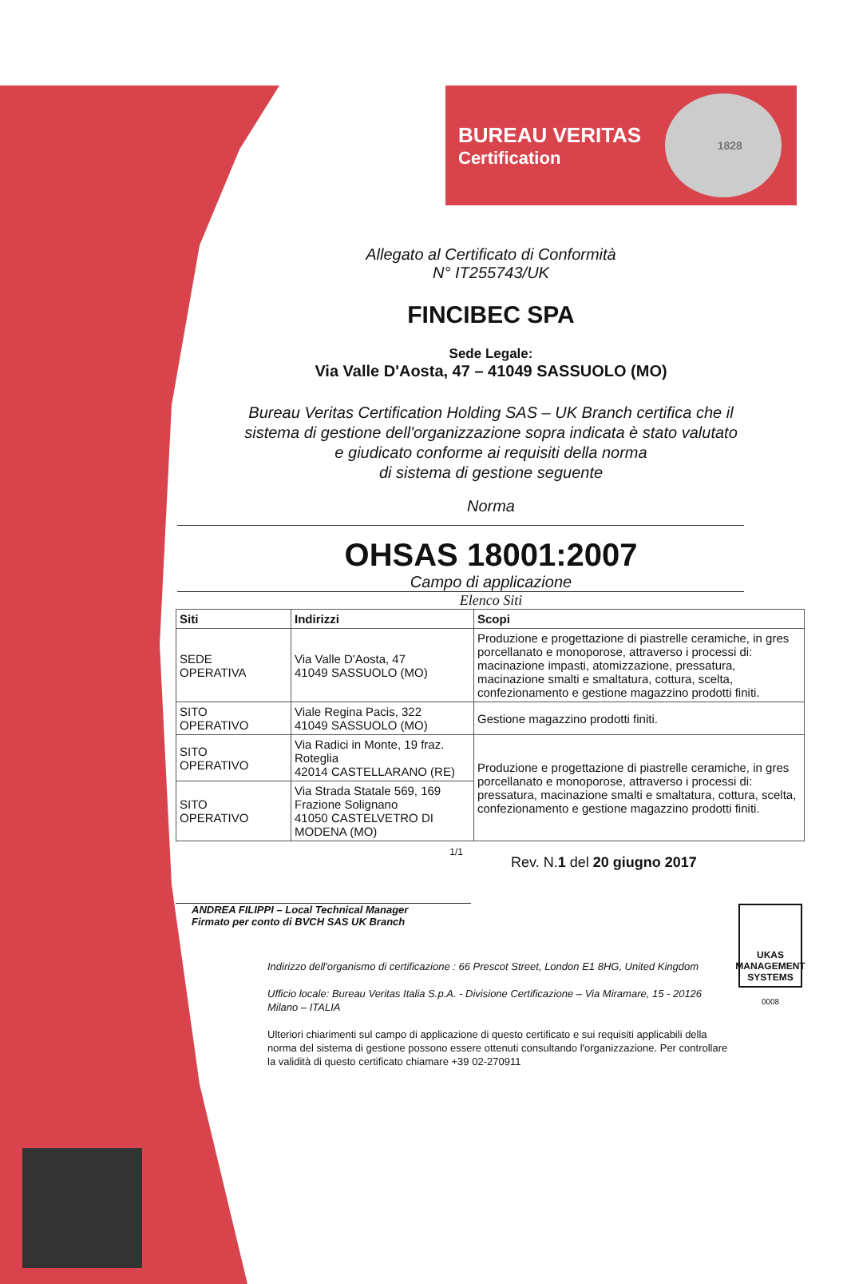BUREAU VERITAS
Certification
1828
Allegato al Certificato di Conformità
N° IT255743/UK
FINCIBEC SPA
Sede Legale:
Via Valle D'Aosta, 47 – 41049 SASSUOLO (MO)
Bureau Veritas Certification Holding SAS – UK Branch certifica che il
sistema di gestione dell'organizzazione sopra indicata è stato valutato
e giudicato conforme ai requisiti della norma
di sistema di gestione seguente
Norma
OHSAS 18001:2007
Campo di applicazione
Elenco Siti
| Siti | Indirizzi | Scopi |
| --- | --- | --- |
| SEDE OPERATIVA | Via Valle D'Aosta, 47 41049 SASSUOLO (MO) | Produzione e progettazione di piastrelle ceramiche, in gres porcellanato e monoporose, attraverso i processi di: macinazione impasti, atomizzazione, pressatura, macinazione smalti e smaltatura, cottura, scelta, confezionamento e gestione magazzino prodotti finiti. |
| SITO OPERATIVO | Viale Regina Pacis, 322 41049 SASSUOLO (MO) | Gestione magazzino prodotti finiti. |
| SITO OPERATIVO | Via Radici in Monte, 19 fraz. Roteglia 42014 CASTELLARANO (RE) | Produzione e progettazione di piastrelle ceramiche, in gres porcellanato e monoporose, attraverso i processi di: pressatura, macinazione smalti e smaltatura, cottura, scelta, confezionamento e gestione magazzino prodotti finiti. |
| SITO OPERATIVO | Via Strada Statale 569, 169 Frazione Solignano 41050 CASTELVETRO DI MODENA (MO) | |
1/1
Rev. N.1 del 20 giugno 2017
ANDREA FILIPPI – Local Technical Manager
Firmato per conto di BVCH SAS UK Branch
Indirizzo dell'organismo di certificazione : 66 Prescot Street, London E1 8HG, United Kingdom
Ufficio locale: Bureau Veritas Italia S.p.A. - Divisione Certificazione – Via Miramare, 15 - 20126 Milano – ITALIA
Ulteriori chiarimenti sul campo di applicazione di questo certificato e sui requisiti applicabili della norma del sistema di gestione possono essere ottenuti consultando l'organizzazione. Per controllare la validità di questo certificato chiamare +39 02-270911
UKAS
MANAGEMENT SYSTEMS
0008